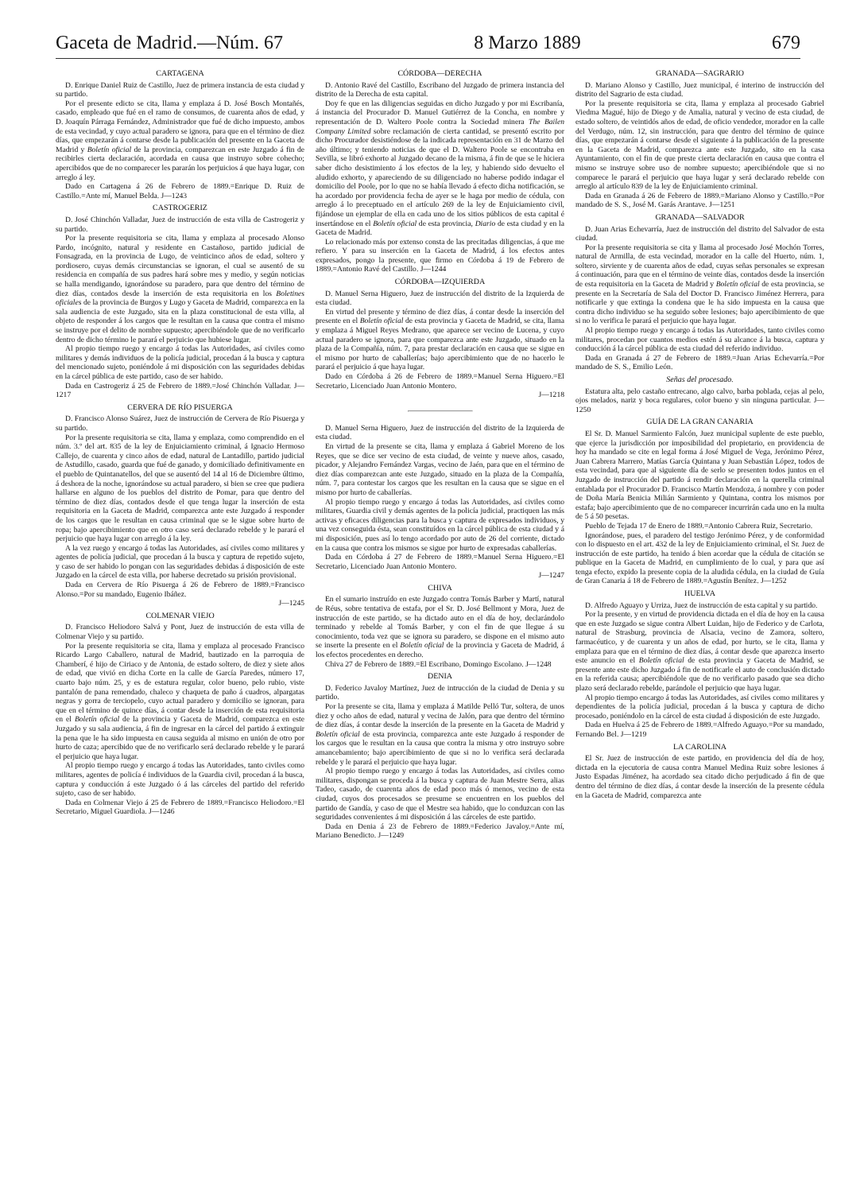Gaceta de Madrid.—Núm. 67 8 Marzo 1889 679
CARTAGENA
D. Enrique Daniel Ruiz de Castillo, Juez de primera instancia de esta ciudad y su partido.
Por el presente edicto se cita, llama y emplaza á D. José Bosch Montañés, casado, empleado que fué en el ramo de consumos, de cuarenta años de edad, y D. Joaquín Párraga Fernández, Administrador que fué de dicho impuesto, ambos de esta vecindad, y cuyo actual paradero se ignora, para que en el término de diez días, que empezarán á contarse desde la publicación del presente en la Gaceta de Madrid y Boletín oficial de la provincia, comparezcan en este Juzgado á fin de recibirles cierta declaración, acordada en causa que instruyo sobre cohecho; apercibidos que de no comparecer les pararán los perjuicios á que haya lugar, con arreglo á ley.
Dado en Cartagena á 26 de Febrero de 1889.=Enrique D. Ruiz de Castillo.=Ante mí, Manuel Belda. J—1243
CASTROGERIZ
D. José Chinchón Valladar, Juez de instrucción de esta villa de Castrogeriz y su partido.
Por la presente requisitoria se cita, llama y emplaza al procesado Alonso Pardo, incógnito, natural y residente en Castañoso, partido judicial de Fonsagrada, en la provincia de Lugo, de veinticinco años de edad, soltero y pordiosero, cuyas demás circunstancias se ignoran, el cual se ausentó de su residencia en compañía de sus padres hará sobre mes y medio, y según noticias se halla mendigando, ignorándose su paradero, para que dentro del término de diez días, contados desde la inserción de esta requisitoria en los Boletines oficiales de la provincia de Burgos y Lugo y Gaceta de Madrid, comparezca en la sala audiencia de este Juzgado, sita en la plaza constitucional de esta villa, al objeto de responder á los cargos que le resultan en la causa que contra el mismo se instruye por el delito de nombre supuesto; apercibiéndole que de no verificarlo dentro de dicho término le parará el perjuicio que hubiese lugar.
Al propio tiempo ruego y encargo á todas las Autoridades, así civiles como militares y demás individuos de la policía judicial, procedan á la busca y captura del mencionado sujeto, poniéndole á mi disposición con las seguridades debidas en la cárcel pública de este partido, caso de ser habido.
Dada en Castrogeriz á 25 de Febrero de 1889.=José Chinchón Valladar. J—1217
CERVERA DE RÍO PISUERGA
D. Francisco Alonso Suárez, Juez de instrucción de Cervera de Río Pisuerga y su partido.
Por la presente requisitoria se cita, llama y emplaza, como comprendido en el núm. 3.º del art. 835 de la ley de Enjuiciamiento criminal, á Ignacio Hermoso Callejo, de cuarenta y cinco años de edad, natural de Lantadillo, partido judicial de Astudillo, casado, guarda que fué de ganado, y domiciliado definitivamente en el pueblo de Quintanatellos, del que se ausentó del 14 al 16 de Diciembre último, á deshora de la noche, ignorándose su actual paradero, si bien se cree que pudiera hallarse en alguno de los pueblos del distrito de Pomar, para que dentro del término de diez días, contados desde el que tenga lugar la inserción de esta requisitoria en la Gaceta de Madrid, comparezca ante este Juzgado á responder de los cargos que le resultan en causa criminal que se le sigue sobre hurto de ropa; bajo apercibimiento que en otro caso será declarado rebelde y le parará el perjuicio que haya lugar con arreglo á la ley.
A la vez ruego y encargo á todas las Autoridades, así civiles como militares y agentes de policía judicial, que procedan á la busca y captura de repetido sujeto, y caso de ser habido lo pongan con las seguridades debidas á disposición de este Juzgado en la cárcel de esta villa, por haberse decretado su prisión provisional.
Dada en Cervera de Río Pisuerga á 26 de Febrero de 1889.=Francisco Alonso.=Por su mandado, Eugenio Ibáñez.
J—1245
COLMENAR VIEJO
D. Francisco Heliodoro Salvá y Pont, Juez de instrucción de esta villa de Colmenar Viejo y su partido.
Por la presente requisitoria se cita, llama y emplaza al procesado Francisco Ricardo Largo Caballero, natural de Madrid, bautizado en la parroquia de Chamberí, é hijo de Ciriaco y de Antonia, de estado soltero, de diez y siete años de edad, que vivió en dicha Corte en la calle de García Paredes, número 17, cuarto bajo núm. 25, y es de estatura regular, color bueno, pelo rubio, viste pantalón de pana remendado, chaleco y chaqueta de paño á cuadros, alpargatas negras y gorra de terciopelo, cuyo actual paradero y domicilio se ignoran, para que en el término de quince días, á contar desde la inserción de esta requisitoria en el Boletín oficial de la provincia y Gaceta de Madrid, comparezca en este Juzgado y su sala audiencia, á fin de ingresar en la cárcel del partido á extinguir la pena que le ha sido impuesta en causa seguida al mismo en unión de otro por hurto de caza; apercibido que de no verificarlo será declarado rebelde y le parará el perjuicio que haya lugar.
Al propio tiempo ruego y encargo á todas las Autoridades, tanto civiles como militares, agentes de policía é individuos de la Guardia civil, procedan á la busca, captura y conducción á este Juzgado ó á las cárceles del partido del referido sujeto, caso de ser habido.
Dada en Colmenar Viejo á 25 de Febrero de 1889.=Francisco Heliodoro.=El Secretario, Miguel Guardiola. J—1246
CÓRDOBA—DERECHA
D. Antonio Ravé del Castillo, Escribano del Juzgado de primera instancia del distrito de la Derecha de esta capital.
Doy fe que en las diligencias seguidas en dicho Juzgado y por mi Escribanía, á instancia del Procurador D. Manuel Gutiérrez de la Concha, en nombre y representación de D. Waltero Poole contra la Sociedad minera The Bailen Company Limited sobre reclamación de cierta cantidad, se presentó escrito por dicho Procurador desistiéndose de la indicada representación en 31 de Marzo del año último; y teniendo noticias de que el D. Waltero Poole se encontraba en Sevilla, se libró exhorto al Juzgado decano de la misma, á fin de que se le hiciera saber dicho desistimiento á los efectos de la ley, y habiendo sido devuelto el aludido exhorto, y apareciendo de su diligenciado no haberse podido indagar el domicilio del Poole, por lo que no se había llevado á efecto dicha notificación, se ha acordado por providencia fecha de ayer se le haga por medio de cédula, con arreglo á lo preceptuado en el artículo 269 de la ley de Enjuiciamiento civil, fijándose un ejemplar de ella en cada uno de los sitios públicos de esta capital é insertándose en el Boletín oficial de esta provincia, Diario de esta ciudad y en la Gaceta de Madrid.
Lo relacionado más por extenso consta de las precitadas diligencias, á que me refiero. Y para su inserción en la Gaceta de Madrid, á los efectos antes expresados, pongo la presente, que firmo en Córdoba á 19 de Febrero de 1889.=Antonio Ravé del Castillo. J—1244
CÓRDOBA—IZQUIERDA
D. Manuel Serna Higuero, Juez de instrucción del distrito de la Izquierda de esta ciudad.
En virtud del presente y término de diez días, á contar desde la inserción del presente en el Boletín oficial de esta provincia y Gaceta de Madrid, se cita, llama y emplaza á Miguel Reyes Medrano, que aparece ser vecino de Lucena, y cuyo actual paradero se ignora, para que comparezca ante este Juzgado, situado en la plaza de la Compañía, núm. 7, para prestar declaración en causa que se sigue en el mismo por hurto de caballerías; bajo apercibimiento que de no hacerlo le parará el perjuicio á que haya lugar.
Dado en Córdoba á 26 de Febrero de 1889.=Manuel Serna Higuero.=El Secretario, Licenciado Juan Antonio Montero.
J—1218
D. Manuel Serna Higuero, Juez de instrucción del distrito de la Izquierda de esta ciudad.
En virtud de la presente se cita, llama y emplaza á Gabriel Moreno de los Reyes, que se dice ser vecino de esta ciudad, de veinte y nueve años, casado, picador, y Alejandro Fernández Vargas, vecino de Jaén, para que en el término de diez días comparezcan ante este Juzgado, situado en la plaza de la Compañía, núm. 7, para contestar los cargos que les resultan en la causa que se sigue en el mismo por hurto de caballerías.
Al propio tiempo ruego y encargo á todas las Autoridades, así civiles como militares, Guardia civil y demás agentes de la policía judicial, practiquen las más activas y eficaces diligencias para la busca y captura de expresados individuos, y una vez conseguida ésta, sean constituídos en la cárcel pública de esta ciudad y á mi disposición, pues así lo tengo acordado por auto de 26 del corriente, dictado en la causa que contra los mismos se sigue por hurto de expresadas caballerías.
Dada en Córdoba á 27 de Febrero de 1889.=Manuel Serna Higuero.=El Secretario, Licenciado Juan Antonio Montero.
J—1247
CHIVA
En el sumario instruído en este Juzgado contra Tomás Barber y Martí, natural de Réus, sobre tentativa de estafa, por el Sr. D. José Bellmont y Mora, Juez de instrucción de este partido, se ha dictado auto en el día de hoy, declarándolo terminado y rebelde al Tomás Barber, y con el fin de que llegue á su conocimiento, toda vez que se ignora su paradero, se dispone en el mismo auto se inserte la presente en el Boletín oficial de la provincia y Gaceta de Madrid, á los efectos procedentes en derecho.
Chiva 27 de Febrero de 1889.=El Escribano, Domingo Escolano. J—1248
DENIA
D. Federico Javaloy Martínez, Juez de intrucción de la ciudad de Denia y su partido.
Por la presente se cita, llama y emplaza á Matilde Pelló Tur, soltera, de unos diez y ocho años de edad, natural y vecina de Jalón, para que dentro del término de diez días, á contar desde la inserción de la presente en la Gaceta de Madrid y Boletín oficial de esta provincia, comparezca ante este Juzgado á responder de los cargos que le resultan en la causa que contra la misma y otro instruyo sobre amancebamiento; bajo apercibimiento de que si no lo verifica será declarada rebelde y le parará el perjuicio que haya lugar.
Al propio tiempo ruego y encargo á todas las Autoridades, así civiles como militares, dispongan se proceda á la busca y captura de Juan Mestre Serra, alias Tadeo, casado, de cuarenta años de edad poco más ó menos, vecino de esta ciudad, cuyos dos procesados se presume se encuentren en los pueblos del partido de Gandía, y caso de que el Mestre sea habido, que lo conduzcan con las seguridades convenientes á mi disposición á las cárceles de este partido.
Dada en Denia á 23 de Febrero de 1889.=Federico Javaloy.=Ante mí, Mariano Benedicto. J—1249
GRANADA—SAGRARIO
D. Mariano Alonso y Castillo, Juez municipal, é interino de instrucción del distrito del Sagrario de esta ciudad.
Por la presente requisitoria se cita, llama y emplaza al procesado Gabriel Viedma Magué, hijo de Diego y de Amalia, natural y vecino de esta ciudad, de estado soltero, de veintidós años de edad, de oficio vendedor, morador en la calle del Verdugo, núm. 12, sin instrucción, para que dentro del término de quince días, que empezarán á contarse desde el siguiente á la publicación de la presente en la Gaceta de Madrid, comparezca ante este Juzgado, sito en la casa Ayuntamiento, con el fin de que preste cierta declaración en causa que contra el mismo se instruye sobre uso de nombre supuesto; apercibiéndole que si no comparece le parará el perjuicio que haya lugar y será declarado rebelde con arreglo al artículo 839 de la ley de Enjuiciamiento criminal.
Dada en Granada á 26 de Febrero de 1889.=Mariano Alonso y Castillo.=Por mandado de S. S., José M. Garás Arantave. J—1251
GRANADA—SALVADOR
D. Juan Arias Echevarría, Juez de instrucción del distrito del Salvador de esta ciudad.
Por la presente requisitoria se cita y llama al procesado José Mochón Torres, natural de Armilla, de esta vecindad, morador en la calle del Huerto, núm. 1, soltero, sirviente y de cuarenta años de edad, cuyas señas personales se expresan á continuación, para que en el término de veinte días, contados desde la inserción de esta requisitoria en la Gaceta de Madrid y Boletín oficial de esta provincia, se presente en la Secretaría de Sala del Doctor D. Francisco Jiménez Herrera, para notificarle y que extinga la condena que le ha sido impuesta en la causa que contra dicho individuo se ha seguido sobre lesiones; bajo apercibimiento de que si no lo verifica le parará el perjuicio que haya lugar.
Al propio tiempo ruego y encargo á todas las Autoridades, tanto civiles como militares, procedan por cuantos medios estén á su alcance á la busca, captura y conducción á la cárcel pública de esta ciudad del referido individuo.
Dada en Granada á 27 de Febrero de 1889.=Juan Arias Echevarría.=Por mandado de S. S., Emilio León.
Señas del procesado.
Estatura alta, pelo castaño entrecano, algo calvo, barba poblada, cejas al pelo, ojos melados, nariz y boca regulares, color bueno y sin ninguna particular. J—1250
GUÍA DE LA GRAN CANARIA
El Sr. D. Manuel Sarmiento Falcón, Juez municipal suplente de este pueblo, que ejerce la jurisdicción por imposibilidad del propietario, en providencia de hoy ha mandado se cite en legal forma á José Miguel de Vega, Jerónimo Pérez, Juan Cabrera Marrero, Matías García Quintana y Juan Sebastián López, todos de esta vecindad, para que al siguiente día de serlo se presenten todos juntos en el Juzgado de instrucción del partido á rendir declaración en la querella criminal entablada por el Procurador D. Francisco Martín Mendoza, á nombre y con poder de Doña María Benicia Milián Sarmiento y Quintana, contra los mismos por estafa; bajo apercibimiento que de no comparecer incurrirán cada uno en la multa de 5 á 50 pesetas.
Pueblo de Tejada 17 de Enero de 1889.=Antonio Cabrera Ruiz, Secretario.
Ignorándose, pues, el paradero del testigo Jerónimo Pérez, y de conformidad con lo dispuesto en el art. 432 de la ley de Enjuiciamiento criminal, el Sr. Juez de instrucción de este partido, ha tenido á bien acordar que la cédula de citación se publique en la Gaceta de Madrid, en cumplimiento de lo cual, y para que así tenga efecto, expido la presente copia de la aludida cédula, en la ciudad de Guía de Gran Canaria á 18 de Febrero de 1889.=Agustín Benítez. J—1252
HUELVA
D. Alfredo Aguayo y Urriza, Juez de instrucción de esta capital y su partido.
Por la presente, y en virtud de providencia dictada en el día de hoy en la causa que en este Juzgado se sigue contra Albert Luidan, hijo de Federico y de Carlota, natural de Strasburg, provincia de Alsacia, vecino de Zamora, soltero, farmacéutico, y de cuarenta y un años de edad, por hurto, se le cita, llama y emplaza para que en el término de diez días, á contar desde que aparezca inserto este anuncio en el Boletín oficial de esta provincia y Gaceta de Madrid, se presente ante este dicho Juzgado á fin de notificarle el auto de conclusión dictado en la referida causa; apercibiéndole que de no verificarlo pasado que sea dicho plazo será declarado rebelde, parándole el perjuicio que haya lugar.
Al propio tiempo encargo á todas las Autoridades, así civiles como militares y dependientes de la policía judicial, procedan á la busca y captura de dicho procesado, poniéndolo en la cárcel de esta ciudad á disposición de este Juzgado.
Dada en Huelva á 25 de Febrero de 1889.=Alfredo Aguayo.=Por su mandado, Fernando Bel. J—1219
LA CAROLINA
El Sr. Juez de instrucción de este partido, en providencia del día de hoy, dictada en la ejecutoria de causa contra Manuel Medina Ruiz sobre lesiones á Justo Espadas Jiménez, ha acordado sea citado dicho perjudicado á fin de que dentro del término de diez días, á contar desde la inserción de la presente cédula en la Gaceta de Madrid, comparezca ante